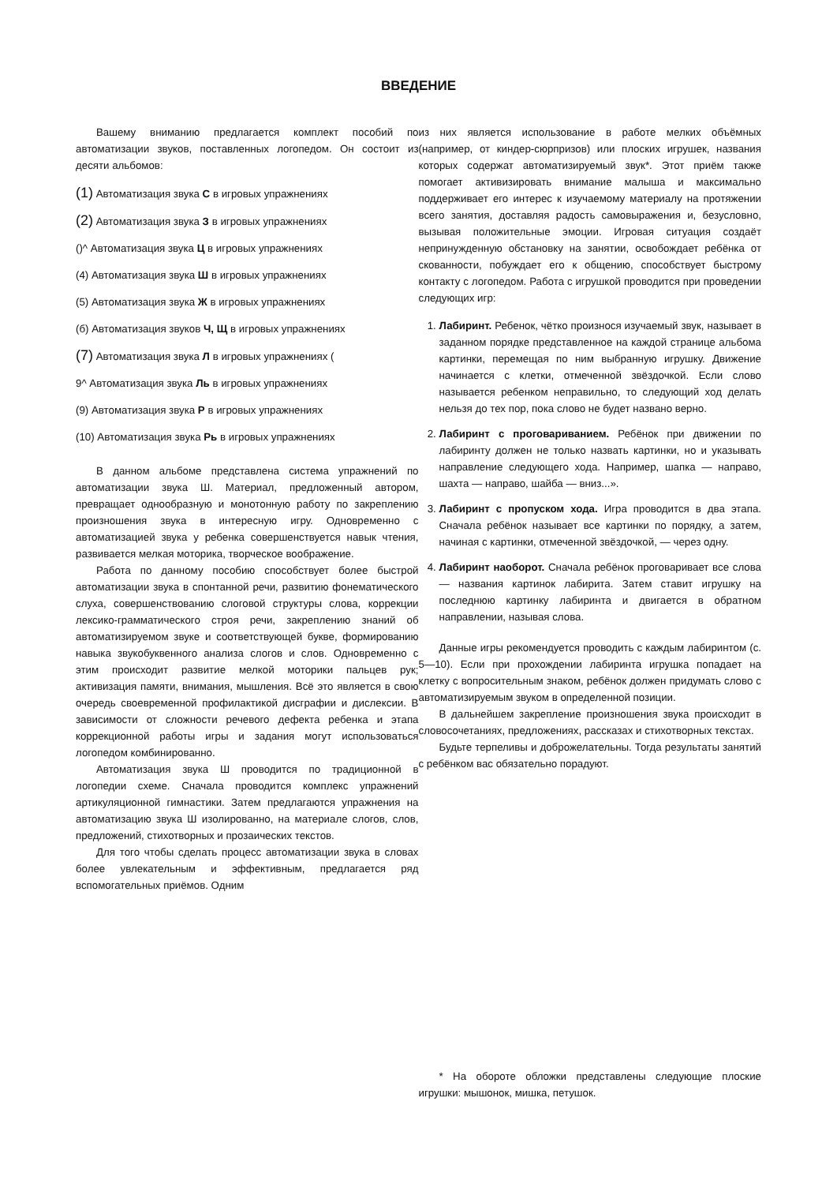ВВЕДЕНИЕ
Вашему вниманию предлагается комплект пособий по автоматизации звуков, поставленных логопедом. Он состоит из десяти альбомов:
(1) Автоматизация звука С в игровых упражнениях
(2) Автоматизация звука З в игровых упражнениях
()^ Автоматизация звука Ц в игровых упражнениях
(4) Автоматизация звука Ш в игровых упражнениях
(5) Автоматизация звука Ж в игровых упражнениях
(б) Автоматизация звуков Ч, Щ в игровых упражнениях
(7) Автоматизация звука Л в игровых упражнениях (
9^ Автоматизация звука Ль в игровых упражнениях
(9) Автоматизация звука Р в игровых упражнениях
(10) Автоматизация звука Рь в игровых упражнениях
В данном альбоме представлена система упражнений по автоматизации звука Ш. Материал, предложенный автором, превращает однообразную и монотонную работу по закреплению произношения звука в интересную игру. Одновременно с автоматизацией звука у ребенка совершенствуется навык чтения, развивается мелкая моторика, творческое воображение.
Работа по данному пособию способствует более быстрой автоматизации звука в спонтанной речи, развитию фонематического слуха, совершенствованию слоговой структуры слова, коррекции лексико-грамматического строя речи, закреплению знаний об автоматизируемом звуке и соответствующей букве, формированию навыка звукобуквенного анализа слогов и слов. Одновременно с этим происходит развитие мелкой моторики пальцев рук; активизация памяти, внимания, мышления. Всё это является в свою очередь своевременной профилактикой дисграфии и дислексии. В зависимости от сложности речевого дефекта ребенка и этапа коррекционной работы игры и задания могут использоваться логопедом комбинированно.
Автоматизация звука Ш проводится по традиционной в логопедии схеме. Сначала проводится комплекс упражнений артикуляционной гимнастики. Затем предлагаются упражнения на автоматизацию звука Ш изолированно, на материале слогов, слов, предложений, стихотворных и прозаических текстов.
Для того чтобы сделать процесс автоматизации звука в словах более увлекательным и эффективным, предлагается ряд вспомогательных приёмов. Одним
из них является использование в работе мелких объёмных (например, от киндер-сюрпризов) или плоских игрушек, названия которых содержат автоматизируемый звук*. Этот приём также помогает активизировать внимание малыша и максимально поддерживает его интерес к изучаемому материалу на протяжении всего занятия, доставляя радость самовыражения и, безусловно, вызывая положительные эмоции. Игровая ситуация создаёт непринужденную обстановку на занятии, освобождает ребёнка от скованности, побуждает его к общению, способствует быстрому контакту с логопедом. Работа с игрушкой проводится при проведении следующих игр:
1. Лабиринт. Ребенок, чётко произнося изучаемый звук, называет в заданном порядке представленное на каждой странице альбома картинки, перемещая по ним выбранную игрушку. Движение начинается с клетки, отмеченной звёздочкой. Если слово называется ребенком неправильно, то следующий ход делать нельзя до тех пор, пока слово не будет названо верно.
2. Лабиринт с проговариванием. Ребёнок при движении по лабиринту должен не только назвать картинки, но и указывать направление следующего хода. Например, шапка — направо, шахта — направо, шайба — вниз...».
3. Лабиринт с пропуском хода. Игра проводится в два этапа. Сначала ребёнок называет все картинки по порядку, а затем, начиная с картинки, отмеченной звёздочкой, — через одну.
4. Лабиринт наоборот. Сначала ребёнок проговаривает все слова — названия картинок лабирита. Затем ставит игрушку на последнюю картинку лабиринта и двигается в обратном направлении, называя слова.
Данные игры рекомендуется проводить с каждым лабиринтом (с. 5—10). Если при прохождении лабиринта игрушка попадает на клетку с вопросительным знаком, ребёнок должен придумать слово с автоматизируемым звуком в определенной позиции.
В дальнейшем закрепление произношения звука происходит в словосочетаниях, предложениях, рассказах и стихотворных текстах.
Будьте терпеливы и доброжелательны. Тогда результаты занятий с ребёнком вас обязательно порадуют.
* На обороте обложки представлены следующие плоские игрушки: мышонок, мишка, петушок.